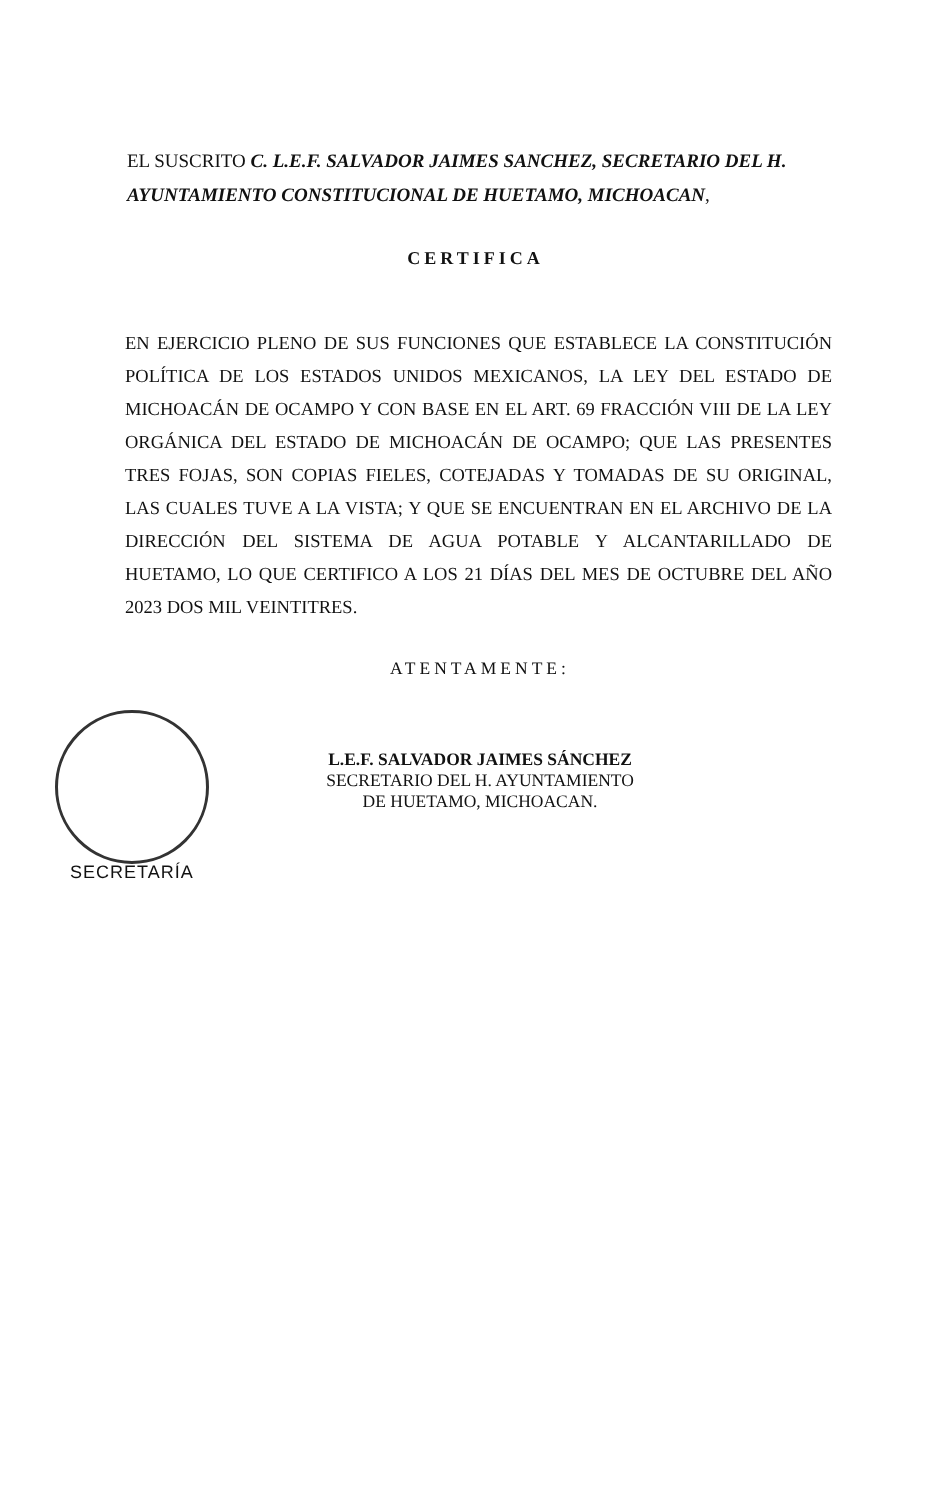EL SUSCRITO C. L.E.F. SALVADOR JAIMES SANCHEZ, SECRETARIO DEL H. AYUNTAMIENTO CONSTITUCIONAL DE HUETAMO, MICHOACAN,
CERTIFICA
EN EJERCICIO PLENO DE SUS FUNCIONES QUE ESTABLECE LA CONSTITUCIÓN POLÍTICA DE LOS ESTADOS UNIDOS MEXICANOS, LA LEY DEL ESTADO DE MICHOACÁN DE OCAMPO Y CON BASE EN EL ART. 69 FRACCIÓN VIII DE LA LEY ORGÁNICA DEL ESTADO DE MICHOACÁN DE OCAMPO; QUE LAS PRESENTES TRES FOJAS, SON COPIAS FIELES, COTEJADAS Y TOMADAS DE SU ORIGINAL, LAS CUALES TUVE A LA VISTA; Y QUE SE ENCUENTRAN EN EL ARCHIVO DE LA DIRECCIÓN DEL SISTEMA DE AGUA POTABLE Y ALCANTARILLADO DE HUETAMO, LO QUE CERTIFICO A LOS 21 DÍAS DEL MES DE OCTUBRE DEL AÑO 2023 DOS MIL VEINTITRES.
ATENTAMENTE:
L.E.F. SALVADOR JAIMES SÁNCHEZ
SECRETARIO DEL H. AYUNTAMIENTO
DE HUETAMO, MICHOACAN.
SECRETARÍA